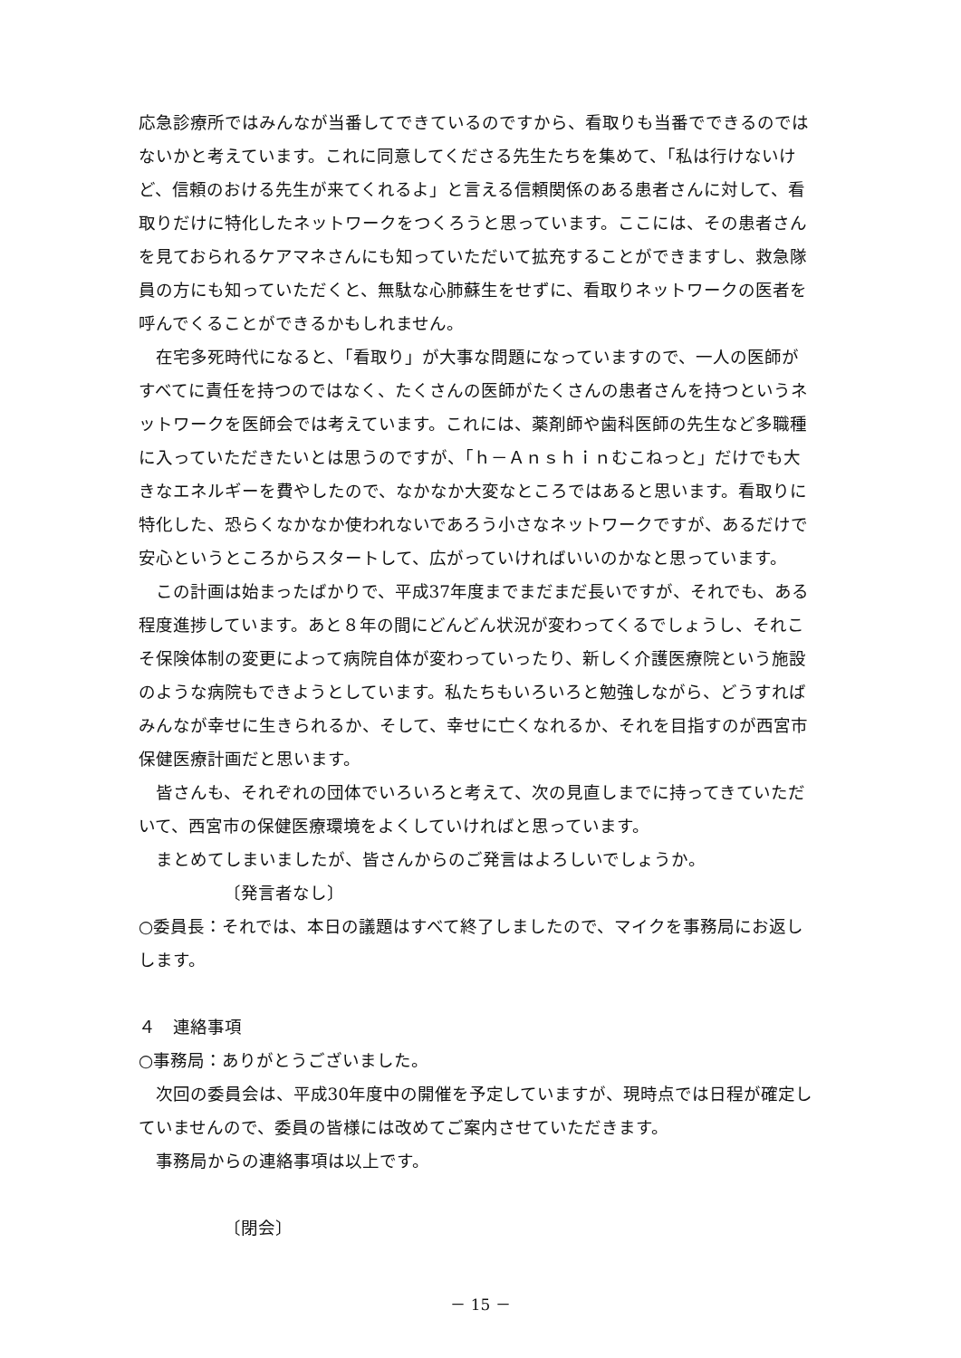応急診療所ではみんなが当番してできているのですから、看取りも当番でできるのではないかと考えています。これに同意してくださる先生たちを集めて、「私は行けないけど、信頼のおける先生が来てくれるよ」と言える信頼関係のある患者さんに対して、看取りだけに特化したネットワークをつくろうと思っています。ここには、その患者さんを見ておられるケアマネさんにも知っていただいて拡充することができますし、救急隊員の方にも知っていただくと、無駄な心肺蘇生をせずに、看取りネットワークの医者を呼んでくることができるかもしれません。
在宅多死時代になると、「看取り」が大事な問題になっていますので、一人の医師がすべてに責任を持つのではなく、たくさんの医師がたくさんの患者さんを持つというネットワークを医師会では考えています。これには、薬剤師や歯科医師の先生など多職種に入っていただきたいとは思うのですが、「ｈ－Ａｎｓｈｉｎむこねっと」だけでも大きなエネルギーを費やしたので、なかなか大変なところではあると思います。看取りに特化した、恐らくなかなか使われないであろう小さなネットワークですが、あるだけで安心というところからスタートして、広がっていければいいのかなと思っています。
この計画は始まったばかりで、平成37年度までまだまだ長いですが、それでも、ある程度進捗しています。あと８年の間にどんどん状況が変わってくるでしょうし、それこそ保険体制の変更によって病院自体が変わっていったり、新しく介護医療院という施設のような病院もできようとしています。私たちもいろいろと勉強しながら、どうすればみんなが幸せに生きられるか、そして、幸せに亡くなれるか、それを目指すのが西宮市保健医療計画だと思います。
皆さんも、それぞれの団体でいろいろと考えて、次の見直しまでに持ってきていただいて、西宮市の保健医療環境をよくしていければと思っています。
まとめてしまいましたが、皆さんからのご発言はよろしいでしょうか。
〔発言者なし〕
○委員長：それでは、本日の議題はすべて終了しましたので、マイクを事務局にお返しします。
４　連絡事項
○事務局：ありがとうございました。
次回の委員会は、平成30年度中の開催を予定していますが、現時点では日程が確定していませんので、委員の皆様には改めてご案内させていただきます。
事務局からの連絡事項は以上です。
〔閉会〕
－ 15 －